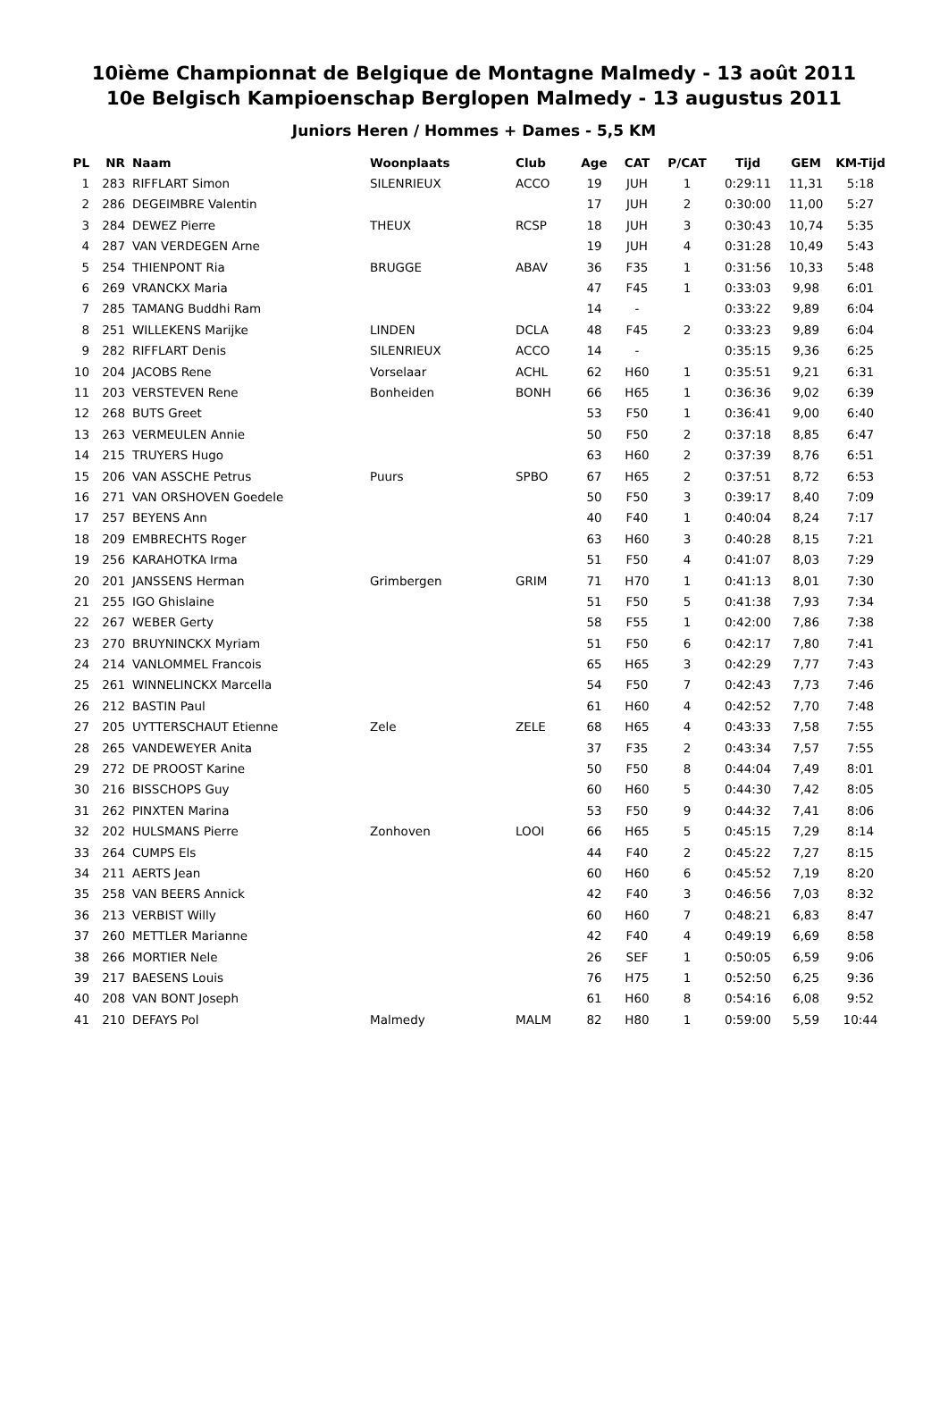10ième Championnat de Belgique de Montagne Malmedy - 13 août 2011
10e Belgisch Kampioenschap Berglopen Malmedy - 13 augustus 2011
Juniors Heren / Hommes + Dames - 5,5 KM
| PL | NR | Naam | Woonplaats | Club | Age | CAT | P/CAT | Tijd | GEM | KM-Tijd |
| --- | --- | --- | --- | --- | --- | --- | --- | --- | --- | --- |
| 1 | 283 | RIFFLART Simon | SILENRIEUX | ACCO | 19 | JUH | 1 | 0:29:11 | 11,31 | 5:18 |
| 2 | 286 | DEGEIMBRE Valentin | | | 17 | JUH | 2 | 0:30:00 | 11,00 | 5:27 |
| 3 | 284 | DEWEZ Pierre | THEUX | RCSP | 18 | JUH | 3 | 0:30:43 | 10,74 | 5:35 |
| 4 | 287 | VAN VERDEGEN Arne | | | 19 | JUH | 4 | 0:31:28 | 10,49 | 5:43 |
| 5 | 254 | THIENPONT Ria | BRUGGE | ABAV | 36 | F35 | 1 | 0:31:56 | 10,33 | 5:48 |
| 6 | 269 | VRANCKX Maria | | | 47 | F45 | 1 | 0:33:03 | 9,98 | 6:01 |
| 7 | 285 | TAMANG Buddhi Ram | | | 14 | - | | 0:33:22 | 9,89 | 6:04 |
| 8 | 251 | WILLEKENS Marijke | LINDEN | DCLA | 48 | F45 | 2 | 0:33:23 | 9,89 | 6:04 |
| 9 | 282 | RIFFLART Denis | SILENRIEUX | ACCO | 14 | - | | 0:35:15 | 9,36 | 6:25 |
| 10 | 204 | JACOBS Rene | Vorselaar | ACHL | 62 | H60 | 1 | 0:35:51 | 9,21 | 6:31 |
| 11 | 203 | VERSTEVEN Rene | Bonheiden | BONH | 66 | H65 | 1 | 0:36:36 | 9,02 | 6:39 |
| 12 | 268 | BUTS Greet | | | 53 | F50 | 1 | 0:36:41 | 9,00 | 6:40 |
| 13 | 263 | VERMEULEN Annie | | | 50 | F50 | 2 | 0:37:18 | 8,85 | 6:47 |
| 14 | 215 | TRUYERS Hugo | | | 63 | H60 | 2 | 0:37:39 | 8,76 | 6:51 |
| 15 | 206 | VAN ASSCHE Petrus | Puurs | SPBO | 67 | H65 | 2 | 0:37:51 | 8,72 | 6:53 |
| 16 | 271 | VAN ORSHOVEN Goedele | | | 50 | F50 | 3 | 0:39:17 | 8,40 | 7:09 |
| 17 | 257 | BEYENS Ann | | | 40 | F40 | 1 | 0:40:04 | 8,24 | 7:17 |
| 18 | 209 | EMBRECHTS Roger | | | 63 | H60 | 3 | 0:40:28 | 8,15 | 7:21 |
| 19 | 256 | KARAHOTKA Irma | | | 51 | F50 | 4 | 0:41:07 | 8,03 | 7:29 |
| 20 | 201 | JANSSENS Herman | Grimbergen | GRIM | 71 | H70 | 1 | 0:41:13 | 8,01 | 7:30 |
| 21 | 255 | IGO Ghislaine | | | 51 | F50 | 5 | 0:41:38 | 7,93 | 7:34 |
| 22 | 267 | WEBER Gerty | | | 58 | F55 | 1 | 0:42:00 | 7,86 | 7:38 |
| 23 | 270 | BRUYNINCKX Myriam | | | 51 | F50 | 6 | 0:42:17 | 7,80 | 7:41 |
| 24 | 214 | VANLOMMEL Francois | | | 65 | H65 | 3 | 0:42:29 | 7,77 | 7:43 |
| 25 | 261 | WINNELINCKX Marcella | | | 54 | F50 | 7 | 0:42:43 | 7,73 | 7:46 |
| 26 | 212 | BASTIN Paul | | | 61 | H60 | 4 | 0:42:52 | 7,70 | 7:48 |
| 27 | 205 | UYTTERSCHAUT Etienne | Zele | ZELE | 68 | H65 | 4 | 0:43:33 | 7,58 | 7:55 |
| 28 | 265 | VANDEWEYER Anita | | | 37 | F35 | 2 | 0:43:34 | 7,57 | 7:55 |
| 29 | 272 | DE PROOST Karine | | | 50 | F50 | 8 | 0:44:04 | 7,49 | 8:01 |
| 30 | 216 | BISSCHOPS Guy | | | 60 | H60 | 5 | 0:44:30 | 7,42 | 8:05 |
| 31 | 262 | PINXTEN Marina | | | 53 | F50 | 9 | 0:44:32 | 7,41 | 8:06 |
| 32 | 202 | HULSMANS Pierre | Zonhoven | LOOI | 66 | H65 | 5 | 0:45:15 | 7,29 | 8:14 |
| 33 | 264 | CUMPS Els | | | 44 | F40 | 2 | 0:45:22 | 7,27 | 8:15 |
| 34 | 211 | AERTS Jean | | | 60 | H60 | 6 | 0:45:52 | 7,19 | 8:20 |
| 35 | 258 | VAN BEERS Annick | | | 42 | F40 | 3 | 0:46:56 | 7,03 | 8:32 |
| 36 | 213 | VERBIST Willy | | | 60 | H60 | 7 | 0:48:21 | 6,83 | 8:47 |
| 37 | 260 | METTLER Marianne | | | 42 | F40 | 4 | 0:49:19 | 6,69 | 8:58 |
| 38 | 266 | MORTIER Nele | | | 26 | SEF | 1 | 0:50:05 | 6,59 | 9:06 |
| 39 | 217 | BAESENS Louis | | | 76 | H75 | 1 | 0:52:50 | 6,25 | 9:36 |
| 40 | 208 | VAN BONT Joseph | | | 61 | H60 | 8 | 0:54:16 | 6,08 | 9:52 |
| 41 | 210 | DEFAYS Pol | Malmedy | MALM | 82 | H80 | 1 | 0:59:00 | 5,59 | 10:44 |